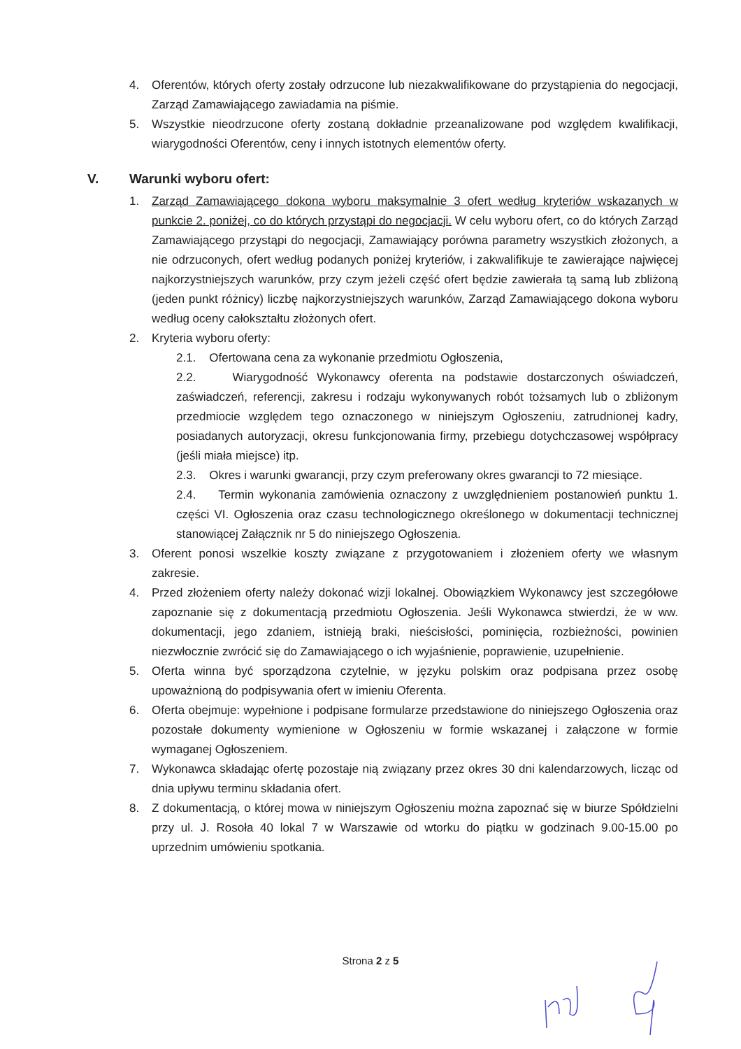4. Oferentów, których oferty zostały odrzucone lub niezakwalifikowane do przystąpienia do negocjacji, Zarząd Zamawiającego zawiadamia na piśmie.
5. Wszystkie nieodrzucone oferty zostaną dokładnie przeanalizowane pod względem kwalifikacji, wiarygodności Oferentów, ceny i innych istotnych elementów oferty.
V. Warunki wyboru ofert:
1. Zarząd Zamawiającego dokona wyboru maksymalnie 3 ofert według kryteriów wskazanych w punkcie 2. poniżej, co do których przystąpi do negocjacji. W celu wyboru ofert, co do których Zarząd Zamawiającego przystąpi do negocjacji, Zamawiający porówna parametry wszystkich złożonych, a nie odrzuconych, ofert według podanych poniżej kryteriów, i zakwalifikuje te zawierające najwięcej najkorzystniejszych warunków, przy czym jeżeli część ofert będzie zawierała tą samą lub zbliżoną (jeden punkt różnicy) liczbę najkorzystniejszych warunków, Zarząd Zamawiającego dokona wyboru według oceny całokształtu złożonych ofert.
2. Kryteria wyboru oferty:
2.1. Ofertowana cena za wykonanie przedmiotu Ogłoszenia,
2.2. Wiarygodność Wykonawcy oferenta na podstawie dostarczonych oświadczeń, zaświadczeń, referencji, zakresu i rodzaju wykonywanych robót tożsamych lub o zbliżonym przedmiocie względem tego oznaczonego w niniejszym Ogłoszeniu, zatrudnionej kadry, posiadanych autoryzacji, okresu funkcjonowania firmy, przebiegu dotychczasowej współpracy (jeśli miała miejsce) itp.
2.3. Okres i warunki gwarancji, przy czym preferowany okres gwarancji to 72 miesiące.
2.4. Termin wykonania zamówienia oznaczony z uwzględnieniem postanowień punktu 1. części VI. Ogłoszenia oraz czasu technologicznego określonego w dokumentacji technicznej stanowiącej Załącznik nr 5 do niniejszego Ogłoszenia.
3. Oferent ponosi wszelkie koszty związane z przygotowaniem i złożeniem oferty we własnym zakresie.
4. Przed złożeniem oferty należy dokonać wizji lokalnej. Obowiązkiem Wykonawcy jest szczegółowe zapoznanie się z dokumentacją przedmiotu Ogłoszenia. Jeśli Wykonawca stwierdzi, że w ww. dokumentacji, jego zdaniem, istnieją braki, nieścisłości, pominięcia, rozbieżności, powinien niezwłocznie zwrócić się do Zamawiającego o ich wyjaśnienie, poprawienie, uzupełnienie.
5. Oferta winna być sporządzona czytelnie, w języku polskim oraz podpisana przez osobę upoważnioną do podpisywania ofert w imieniu Oferenta.
6. Oferta obejmuje: wypełnione i podpisane formularze przedstawione do niniejszego Ogłoszenia oraz pozostałe dokumenty wymienione w Ogłoszeniu w formie wskazanej i załączone w formie wymaganej Ogłoszeniem.
7. Wykonawca składając ofertę pozostaje nią związany przez okres 30 dni kalendarzowych, licząc od dnia upływu terminu składania ofert.
8. Z dokumentacją, o której mowa w niniejszym Ogłoszeniu można zapoznać się w biurze Spółdzielni przy ul. J. Rosoła 40 lokal 7 w Warszawie od wtorku do piątku w godzinach 9.00-15.00 po uprzednim umówieniu spotkania.
Strona 2 z 5